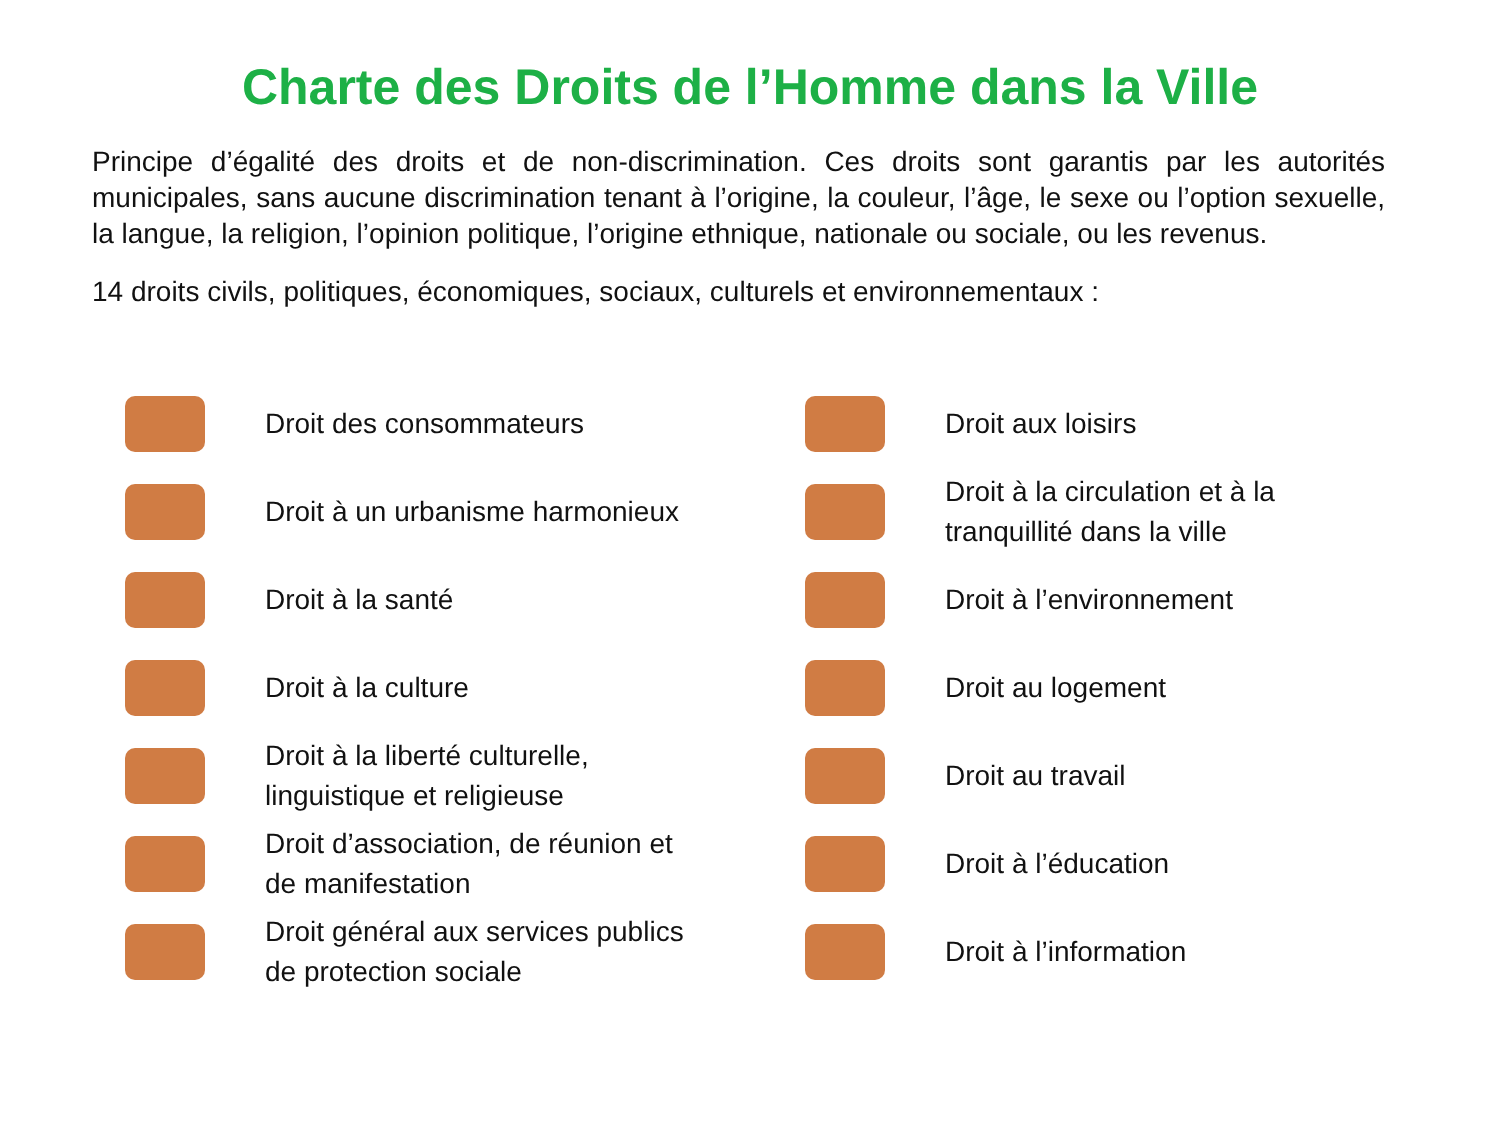Charte des Droits de l’Homme dans la Ville
Principe d’égalité des droits et de non-discrimination. Ces droits sont garantis par les autorités municipales, sans aucune discrimination tenant à l’origine, la couleur, l’âge, le sexe ou l’option sexuelle, la langue, la religion, l’opinion politique, l’origine ethnique, nationale ou sociale, ou les revenus.
14 droits civils, politiques, économiques, sociaux, culturels et environnementaux :
Droit des consommateurs
Droit à un urbanisme harmonieux
Droit à la santé
Droit à la culture
Droit à la liberté culturelle,
linguistique et religieuse
Droit d’association, de réunion et
de manifestation
Droit général aux services publics
de protection sociale
Droit aux loisirs
Droit à la circulation et à la
tranquillité dans la ville
Droit à l’environnement
Droit au logement
Droit au travail
Droit à l’éducation
Droit à l’information